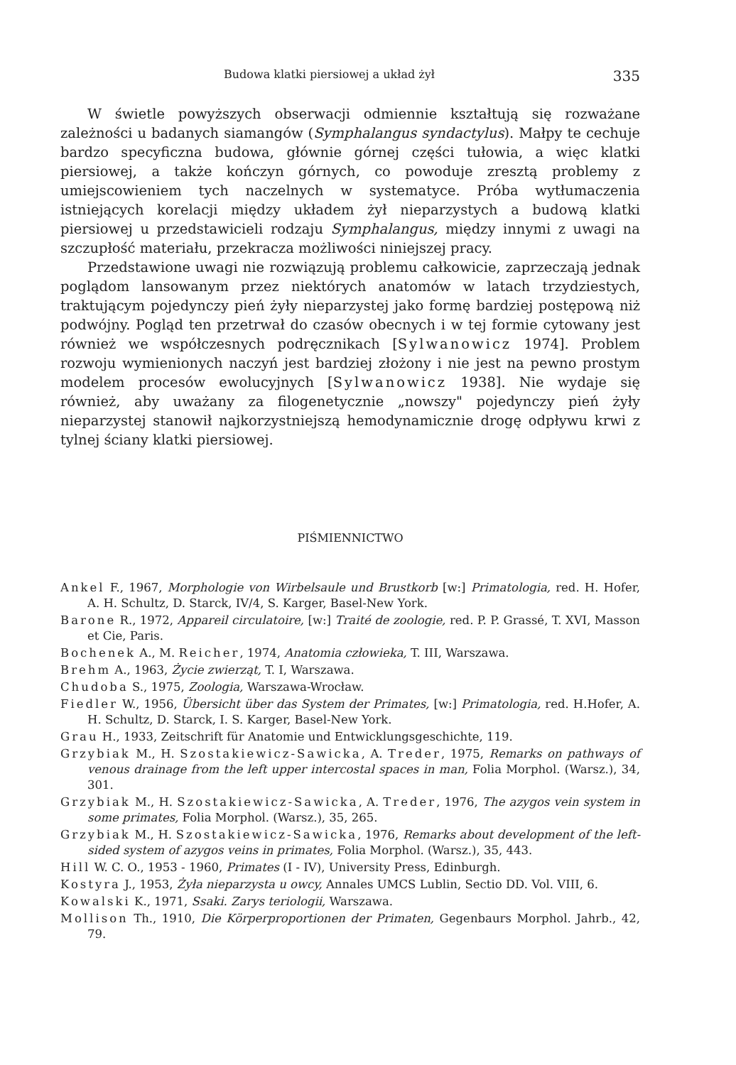Budowa klatki piersiowej a układ żył 335
W świetle powyższych obserwacji odmiennie kształtują się rozważane zależności u badanych siamangów (Symphalangus syndactylus). Małpy te cechuje bardzo specyficzna budowa, głównie górnej części tułowia, a więc klatki piersiowej, a także kończyn górnych, co powoduje zresztą problemy z umiejscowieniem tych naczelnych w systematyce. Próba wytłumaczenia istniejących korelacji między układem żył nieparzystych a budową klatki piersiowej u przedstawicieli rodzaju Symphalangus, między innymi z uwagi na szczupłość materiału, przekracza możliwości niniejszej pracy.
Przedstawione uwagi nie rozwiązują problemu całkowicie, zaprzeczają jednak poglądom lansowanym przez niektórych anatomów w latach trzydziestych, traktującym pojedynczy pień żyły nieparzystej jako formę bardziej postępową niż podwójny. Pogląd ten przetrwał do czasów obecnych i w tej formie cytowany jest również we współczesnych podręcznikach [Sylwanowicz 1974]. Problem rozwoju wymienionych naczyń jest bardziej złożony i nie jest na pewno prostym modelem procesów ewolucyjnych [Sylwanowicz 1938]. Nie wydaje się również, aby uważany za filogenetycznie „nowszy" pojedynczy pień żyły nieparzystej stanowił najkorzystniejszą hemodynamicznie drogę odpływu krwi z tylnej ściany klatki piersiowej.
PIŚMIENNICTWO
Ankel F., 1967, Morphologie von Wirbelsaule und Brustkorb [w:] Primatologia, red. H. Hofer, A. H. Schultz, D. Starck, IV/4, S. Karger, Basel-New York.
Barone R., 1972, Appareil circulatoire, [w:] Traité de zoologie, red. P. P. Grassé, T. XVI, Masson et Cie, Paris.
Bochenek A., M. Reicher, 1974, Anatomia człowieka, T. III, Warszawa.
Brehm A., 1963, Życie zwierząt, T. I, Warszawa.
Chudoba S., 1975, Zoologia, Warszawa-Wrocław.
Fiedler W., 1956, Übersicht über das System der Primates, [w:] Primatologia, red. H.Hofer, A. H. Schultz, D. Starck, I. S. Karger, Basel-New York.
Grau H., 1933, Zeitschrift für Anatomie und Entwicklungsgeschichte, 119.
Grzybiak M., H. Szostakiewicz-Sawicka, A. Treder, 1975, Remarks on pathways of venous drainage from the left upper intercostal spaces in man, Folia Morphol. (Warsz.), 34, 301.
Grzybiak M., H. Szostakiewicz-Sawicka, A. Treder, 1976, The azygos vein system in some primates, Folia Morphol. (Warsz.), 35, 265.
Grzybiak M., H. Szostakiewicz-Sawicka, 1976, Remarks about development of the left-sided system of azygos veins in primates, Folia Morphol. (Warsz.), 35, 443.
Hill W. C. O., 1953 - 1960, Primates (I - IV), University Press, Edinburgh.
Kostyra J., 1953, Żyła nieparzysta u owcy, Annales UMCS Lublin, Sectio DD. Vol. VIII, 6.
Kowalski K., 1971, Ssaki. Zarys teriologii, Warszawa.
Mollison Th., 1910, Die Körperproportionen der Primaten, Gegenbaurs Morphol. Jahrb., 42, 79.